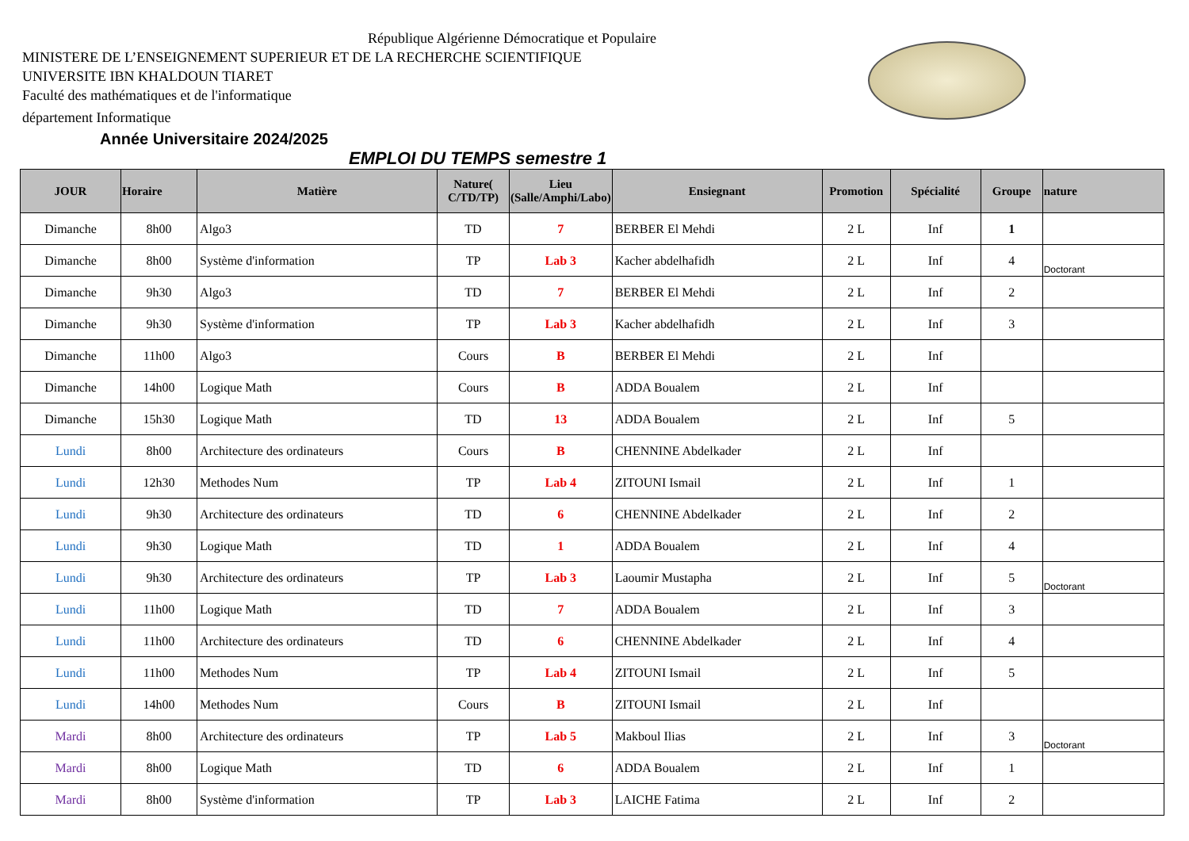République Algérienne Démocratique et Populaire
MINISTERE DE L’ENSEIGNEMENT SUPERIEUR ET DE LA RECHERCHE SCIENTIFIQUE
UNIVERSITE IBN KHALDOUN TIARET
Faculté des mathématiques et de l'informatique
département Informatique
Année Universitaire 2024/2025
EMPLOI DU TEMPS semestre 1
| JOUR | Horaire | Matière | Nature( C/TD/TP) | Lieu (Salle/Amphi/Labo) | Ensiegnant | Promotion | Spécialité | Groupe | nature |
| --- | --- | --- | --- | --- | --- | --- | --- | --- | --- |
| Dimanche | 8h00 | Algo3 | TD | 7 | BERBER El Mehdi | 2 L | Inf | 1 | |
| Dimanche | 8h00 | Système d'information | TP | Lab 3 | Kacher abdelhafidh | 2 L | Inf | 4 | Doctorant |
| Dimanche | 9h30 | Algo3 | TD | 7 | BERBER El Mehdi | 2 L | Inf | 2 | |
| Dimanche | 9h30 | Système d'information | TP | Lab 3 | Kacher abdelhafidh | 2 L | Inf | 3 | |
| Dimanche | 11h00 | Algo3 | Cours | B | BERBER El Mehdi | 2 L | Inf | | |
| Dimanche | 14h00 | Logique Math | Cours | B | ADDA Boualem | 2 L | Inf | | |
| Dimanche | 15h30 | Logique Math | TD | 13 | ADDA Boualem | 2 L | Inf | 5 | |
| Lundi | 8h00 | Architecture des ordinateurs | Cours | B | CHENNINE Abdelkader | 2 L | Inf | | |
| Lundi | 12h30 | Methodes Num | TP | Lab 4 | ZITOUNI Ismail | 2 L | Inf | 1 | |
| Lundi | 9h30 | Architecture des ordinateurs | TD | 6 | CHENNINE Abdelkader | 2 L | Inf | 2 | |
| Lundi | 9h30 | Logique Math | TD | 1 | ADDA Boualem | 2 L | Inf | 4 | |
| Lundi | 9h30 | Architecture des ordinateurs | TP | Lab 3 | Laoumir Mustapha | 2 L | Inf | 5 | Doctorant |
| Lundi | 11h00 | Logique Math | TD | 7 | ADDA Boualem | 2 L | Inf | 3 | |
| Lundi | 11h00 | Architecture des ordinateurs | TD | 6 | CHENNINE Abdelkader | 2 L | Inf | 4 | |
| Lundi | 11h00 | Methodes Num | TP | Lab 4 | ZITOUNI Ismail | 2 L | Inf | 5 | |
| Lundi | 14h00 | Methodes Num | Cours | B | ZITOUNI Ismail | 2 L | Inf | | |
| Mardi | 8h00 | Architecture des ordinateurs | TP | Lab 5 | Makboul Ilias | 2 L | Inf | 3 | Doctorant |
| Mardi | 8h00 | Logique Math | TD | 6 | ADDA Boualem | 2 L | Inf | 1 | |
| Mardi | 8h00 | Système d'information | TP | Lab 3 | LAICHE Fatima | 2 L | Inf | 2 | |